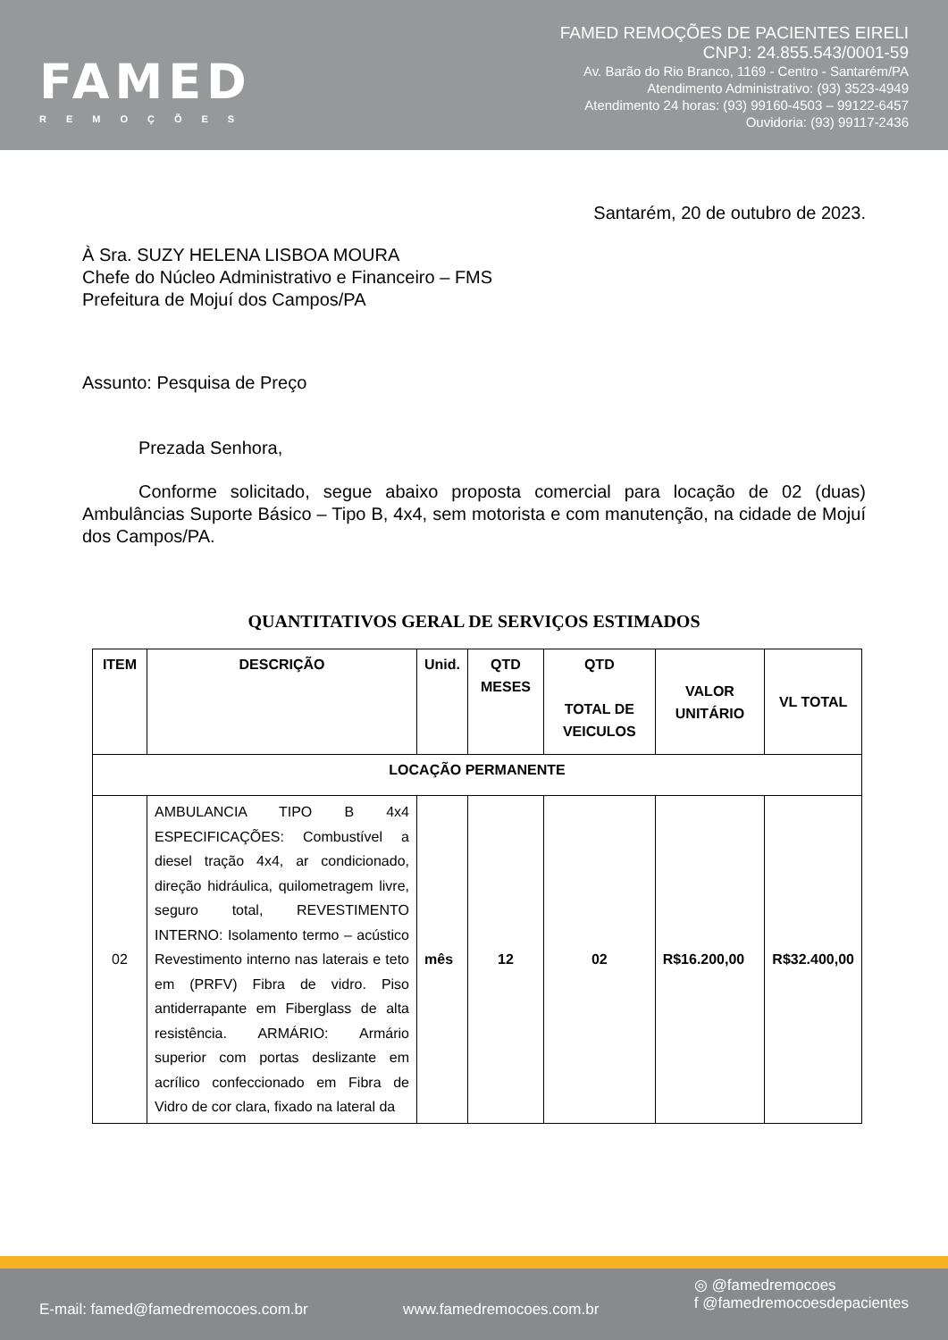FAMED
REMOÇÕES
FAMED REMOÇÕES DE PACIENTES EIRELI
CNPJ: 24.855.543/0001-59
Av. Barão do Rio Branco, 1169 - Centro - Santarém/PA
Atendimento Administrativo: (93) 3523-4949
Atendimento 24 horas: (93) 99160-4503 – 99122-6457
Ouvidoria: (93) 99117-2436
Santarém, 20 de outubro de 2023.
À Sra. SUZY HELENA LISBOA MOURA
Chefe do Núcleo Administrativo e Financeiro – FMS
Prefeitura de Mojuí dos Campos/PA
Assunto: Pesquisa de Preço
Prezada Senhora,
Conforme solicitado, segue abaixo proposta comercial para locação de 02 (duas) Ambulâncias Suporte Básico – Tipo B, 4x4, sem motorista e com manutenção, na cidade de Mojuí dos Campos/PA.
QUANTITATIVOS GERAL DE SERVIÇOS ESTIMADOS
| ITEM | DESCRIÇÃO | Unid. | QTD MESES | QTD TOTAL DE VEICULOS | VALOR UNITÁRIO | VL TOTAL |
| --- | --- | --- | --- | --- | --- | --- |
| LOCAÇÃO PERMANENTE | | | | | | |
| 02 | AMBULANCIA TIPO B 4x4 ESPECIFICAÇÕES: Combustível a diesel tração 4x4, ar condicionado, direção hidráulica, quilometragem livre, seguro total, REVESTIMENTO INTERNO: Isolamento termo – acústico Revestimento interno nas laterais e teto em (PRFV) Fibra de vidro. Piso antiderrapante em Fiberglass de alta resistência. ARMÁRIO: Armário superior com portas deslizante em acrílico confeccionado em Fibra de Vidro de cor clara, fixado na lateral da | mês | 12 | 02 | R$16.200,00 | R$32.400,00 |
E-mail: famed@famedremocoes.com.br www.famedremocoes.com.br ◎ @famedremocoes
f @famedremocoesdepacientes